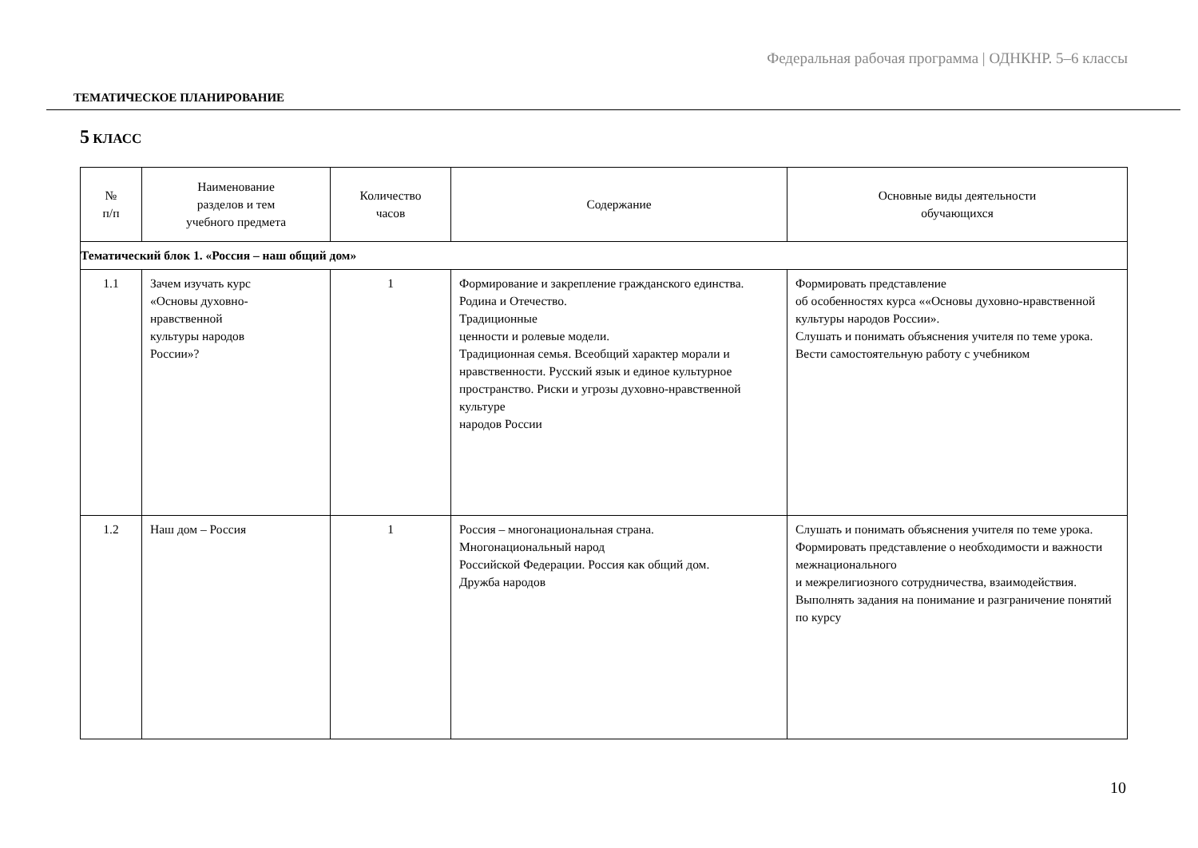Федеральная рабочая программа | ОДНКНР. 5–6 классы
ТЕМАТИЧЕСКОЕ ПЛАНИРОВАНИЕ
5 КЛАСС
| № п/п | Наименование разделов и тем учебного предмета | Количество часов | Содержание | Основные виды деятельности обучающихся |
| --- | --- | --- | --- | --- |
| Тематический блок 1. «Россия – наш общий дом» | | | | |
| 1.1 | Зачем изучать курс «Основы духовно- нравственной культуры народов России»? | 1 | Формирование и закрепление гражданского единства. Родина и Отечество. Традиционные ценности и ролевые модели. Традиционная семья. Всеобщий характер морали и нравственности. Русский язык и единое культурное пространство. Риски и угрозы духовно-нравственной культуре народов России | Формировать представление об особенностях курса ««Основы духовно-нравственной культуры народов России». Слушать и понимать объяснения учителя по теме урока. Вести самостоятельную работу с учебником |
| 1.2 | Наш дом – Россия | 1 | Россия – многонациональная страна. Многонациональный народ Российской Федерации. Россия как общий дом. Дружба народов | Слушать и понимать объяснения учителя по теме урока. Формировать представление о необходимости и важности межнационального и межрелигиозного сотрудничества, взаимодействия. Выполнять задания на понимание и разграничение понятий по курсу |
10